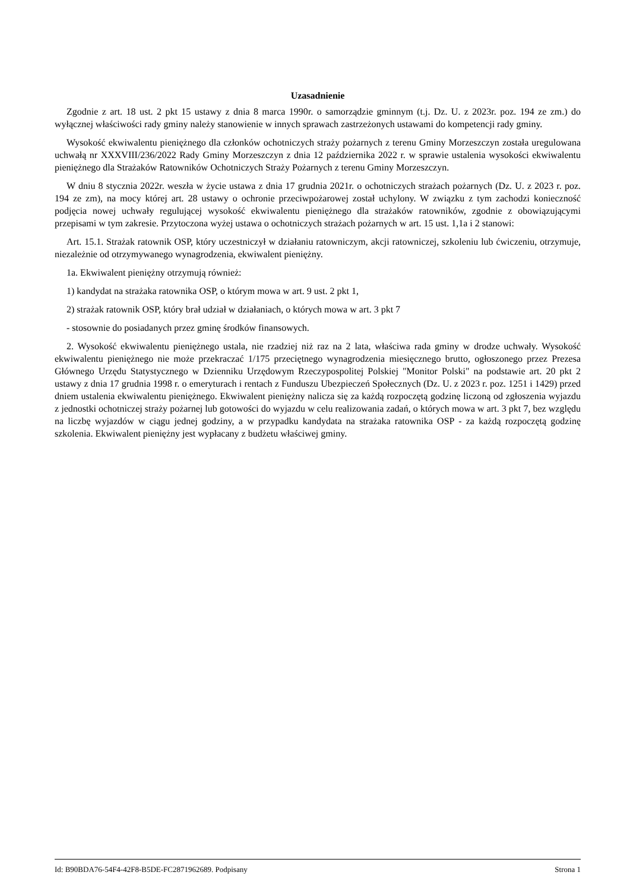Uzasadnienie
Zgodnie z art. 18 ust. 2 pkt 15 ustawy z dnia 8 marca 1990r. o samorządzie gminnym (t.j. Dz. U. z 2023r. poz. 194 ze zm.) do wyłącznej właściwości rady gminy należy stanowienie w innych sprawach zastrzeżonych ustawami do kompetencji rady gminy.
Wysokość ekwiwalentu pieniężnego dla członków ochotniczych straży pożarnych z terenu Gminy Morzeszczyn została uregulowana uchwałą nr XXXVIII/236/2022 Rady Gminy Morzeszczyn z dnia 12 października 2022 r. w sprawie ustalenia wysokości ekwiwalentu pieniężnego dla Strażaków Ratowników Ochotniczych Straży Pożarnych z terenu Gminy Morzeszczyn.
W dniu 8 stycznia 2022r. weszła w życie ustawa z dnia 17 grudnia 2021r. o ochotniczych strażach pożarnych (Dz. U. z 2023 r. poz. 194 ze zm), na mocy której art. 28 ustawy o ochronie przeciwpożarowej został uchylony. W związku z tym zachodzi konieczność podjęcia nowej uchwały regulującej wysokość ekwiwalentu pieniężnego dla strażaków ratowników, zgodnie z obowiązującymi przepisami w tym zakresie. Przytoczona wyżej ustawa o ochotniczych strażach pożarnych w art. 15 ust. 1,1a i 2 stanowi:
Art. 15.1. Strażak ratownik OSP, który uczestniczył w działaniu ratowniczym, akcji ratowniczej, szkoleniu lub ćwiczeniu, otrzymuje, niezależnie od otrzymywanego wynagrodzenia, ekwiwalent pieniężny.
1a. Ekwiwalent pieniężny otrzymują również:
1) kandydat na strażaka ratownika OSP, o którym mowa w art. 9 ust. 2 pkt 1,
2) strażak ratownik OSP, który brał udział w działaniach, o których mowa w art. 3 pkt 7
- stosownie do posiadanych przez gminę środków finansowych.
2. Wysokość ekwiwalentu pieniężnego ustala, nie rzadziej niż raz na 2 lata, właściwa rada gminy w drodze uchwały. Wysokość ekwiwalentu pieniężnego nie może przekraczać 1/175 przeciętnego wynagrodzenia miesięcznego brutto, ogłoszonego przez Prezesa Głównego Urzędu Statystycznego w Dzienniku Urzędowym Rzeczypospolitej Polskiej "Monitor Polski" na podstawie art. 20 pkt 2 ustawy z dnia 17 grudnia 1998 r. o emeryturach i rentach z Funduszu Ubezpieczeń Społecznych (Dz. U. z 2023 r. poz. 1251 i 1429) przed dniem ustalenia ekwiwalentu pieniężnego. Ekwiwalent pieniężny nalicza się za każdą rozpoczętą godzinę liczoną od zgłoszenia wyjazdu z jednostki ochotniczej straży pożarnej lub gotowości do wyjazdu w celu realizowania zadań, o których mowa w art. 3 pkt 7, bez względu na liczbę wyjazdów w ciągu jednej godziny, a w przypadku kandydata na strażaka ratownika OSP - za każdą rozpoczętą godzinę szkolenia. Ekwiwalent pieniężny jest wypłacany z budżetu właściwej gminy.
Id: B90BDA76-54F4-42F8-B5DE-FC2871962689. Podpisany Strona 1